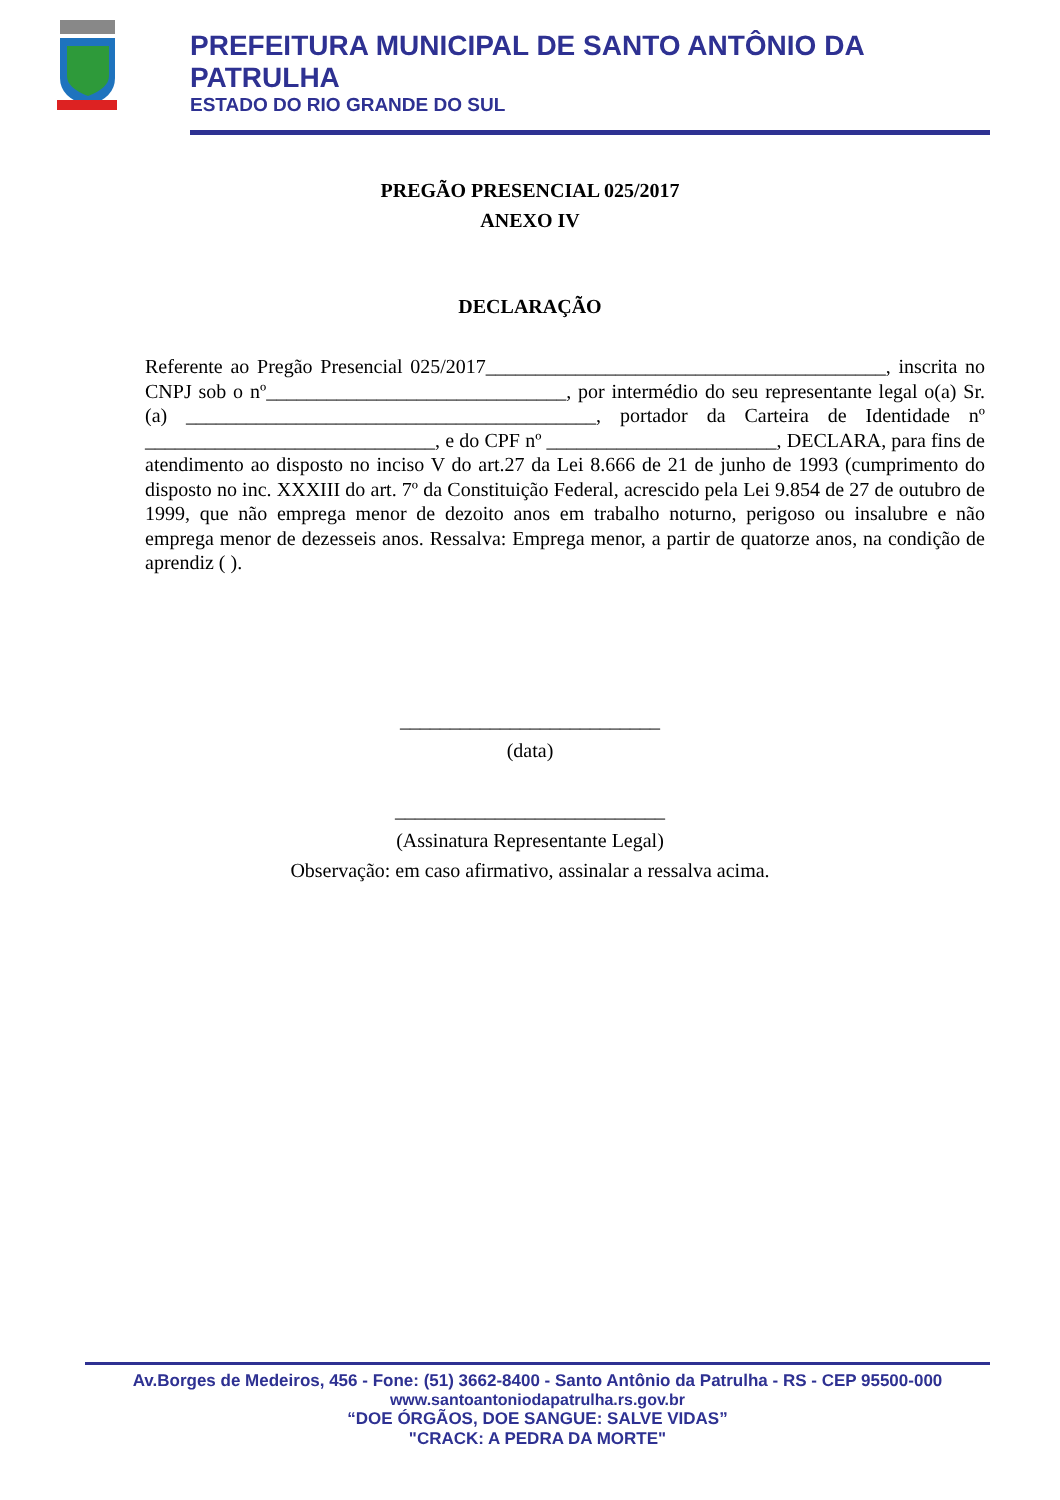PREFEITURA MUNICIPAL DE SANTO ANTÔNIO DA PATRULHA
ESTADO DO RIO GRANDE DO SUL
PREGÃO PRESENCIAL 025/2017
ANEXO IV
DECLARAÇÃO
Referente ao Pregão Presencial 025/2017________________________________________, inscrita no CNPJ sob o nº______________________________, por intermédio do seu representante legal o(a) Sr.(a) _________________________________________, portador da Carteira de Identidade nº _____________________________, e do CPF nº _______________________, DECLARA, para fins de atendimento ao disposto no inciso V do art.27 da Lei 8.666 de 21 de junho de 1993 (cumprimento do disposto no inc. XXXIII do art. 7º da Constituição Federal, acrescido pela Lei 9.854 de 27 de outubro de 1999, que não emprega menor de dezoito anos em trabalho noturno, perigoso ou insalubre e não emprega menor de dezesseis anos. Ressalva: Emprega menor, a partir de quatorze anos, na condição de aprendiz ( ).
__________________________
(data)
___________________________
(Assinatura Representante Legal)
Observação: em caso afirmativo, assinalar a ressalva acima.
Av.Borges de Medeiros, 456 - Fone: (51) 3662-8400 - Santo Antônio da Patrulha - RS - CEP 95500-000
www.santoantoniodapatrulha.rs.gov.br
“DOE ÓRGÃOS, DOE SANGUE: SALVE VIDAS”
"CRACK: A PEDRA DA MORTE"